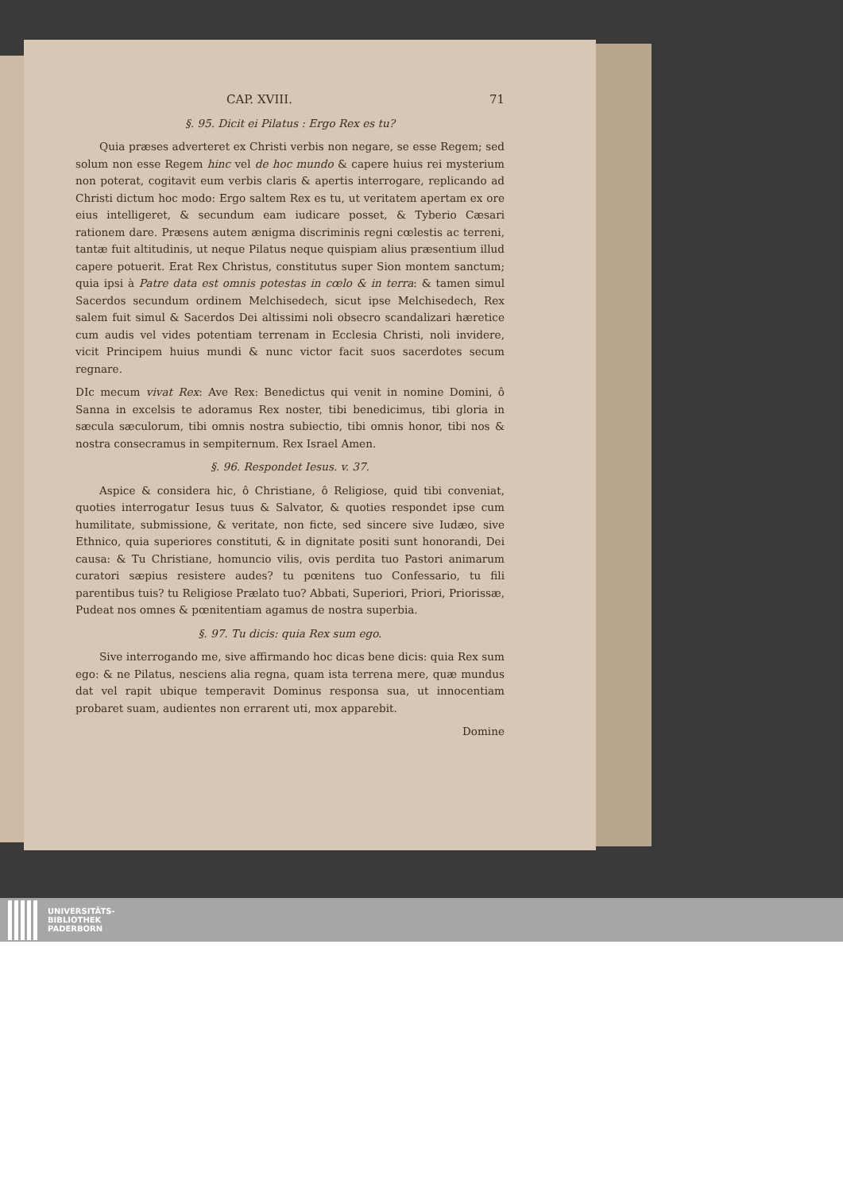CAP. XVIII. 71
§. 95. Dicit ei Pilatus : Ergo Rex es tu?
Quia præses adverteret ex Christi verbis non negare, se esse Regem; sed solum non esse Regem hinc vel de hoc mundo & capere huius rei mysterium non poterat, cogitavit eum verbis claris & apertis interrogare, replicando ad Christi dictum hoc modo: Ergo saltem Rex es tu, ut veritatem apertam ex ore eius intelligeret, & secundum eam iudicare posset, & Tyberio Cæsari rationem dare. Præsens autem ænigma discriminis regni cœlestis ac terreni, tantæ fuit altitudinis, ut neque Pilatus neque quispiam alius præsentium illud capere potuerit. Erat Rex Christus, constitutus super Sion montem sanctum; quia ipsi à Patre data est omnis potestas in cœlo & in terra: & tamen simul Sacerdos secundum ordinem Melchisedech, sicut ipse Melchisedech, Rex salem fuit simul & Sacerdos Dei altissimi noli obsecro scandalizari hæretice cum audis vel vides potentiam terrenam in Ecclesia Christi, noli invidere, vicit Principem huius mundi & nunc victor facit suos sacerdotes secum regnare.
DIc mecum vivat Rex: Ave Rex: Benedictus qui venit in nomine Domini, ô Sanna in excelsis te adoramus Rex noster, tibi benedicimus, tibi gloria in sæcula sæculorum, tibi omnis nostra subiectio, tibi omnis honor, tibi nos & nostra consecramus in sempiternum. Rex Israel Amen.
§. 96. Respondet Iesus. v. 37.
Aspice & considera hic, ô Christiane, ô Religiose, quid tibi conveniat, quoties interrogatur Iesus tuus & Salvator, & quoties respondet ipse cum humilitate, submissione, & veritate, non ficte, sed sincere sive Iudæo, sive Ethnico, quia superiores constituti, & in dignitate positi sunt honorandi, Dei causa: & Tu Christiane, homuncio vilis, ovis perdita tuo Pastori animarum curatori sæpius resistere audes? tu pœnitens tuo Confessario, tu fili parentibus tuis? tu Religiose Prælato tuo? Abbati, Superiori, Priori, Priorissæ, Pudeat nos omnes & pœnitentiam agamus de nostra superbia.
§. 97. Tu dicis: quia Rex sum ego.
Sive interrogando me, sive affirmando hoc dicas bene dicis: quia Rex sum ego: & ne Pilatus, nesciens alia regna, quam ista terrena mere, quæ mundus dat vel rapit ubique temperavit Dominus responsa sua, ut innocentiam probaret suam, audientes non errarent uti, mox apparebit.
Domine
UNIVERSITÄTS-
BIBLIOTHEK
PADERBORN